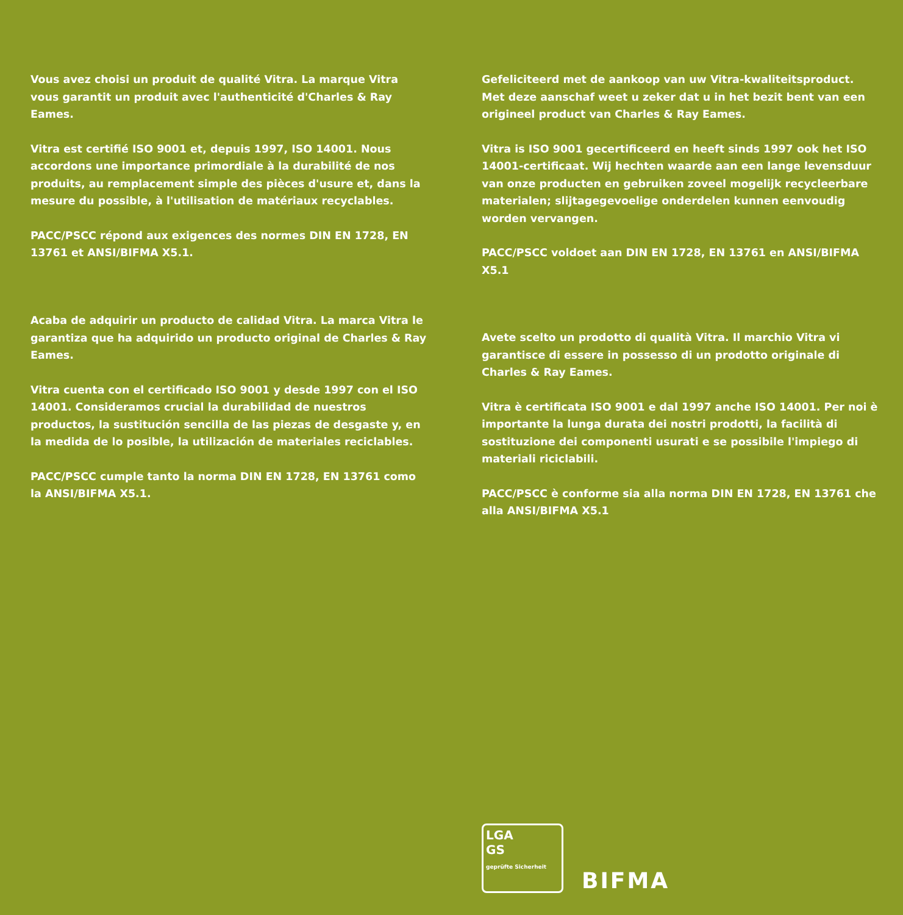Vous avez choisi un produit de qualité Vitra. La marque Vitra vous garantit un produit avec l'authenticité d'Charles & Ray Eames.
Vitra est certifié ISO 9001 et, depuis 1997, ISO 14001. Nous accordons une importance primordiale à la durabilité de nos produits, au remplacement simple des pièces d'usure et, dans la mesure du possible, à l'utilisation de matériaux recyclables.
PACC/PSCC répond aux exigences des normes DIN EN 1728, EN 13761 et ANSI/BIFMA X5.1.
Gefeliciteerd met de aankoop van uw Vitra-kwaliteitsproduct. Met deze aanschaf weet u zeker dat u in het bezit bent van een origineel product van Charles & Ray Eames.
Vitra is ISO 9001 gecertificeerd en heeft sinds 1997 ook het ISO 14001-certificaat. Wij hechten waarde aan een lange levensduur van onze producten en gebruiken zoveel mogelijk recycleerbare materialen; slijtagegevoelige onderdelen kunnen eenvoudig worden vervangen.
PACC/PSCC voldoet aan DIN EN 1728, EN 13761 en ANSI/BIFMA X5.1
Acaba de adquirir un producto de calidad Vitra. La marca Vitra le garantiza que ha adquirido un producto original de Charles & Ray Eames.
Vitra cuenta con el certificado ISO 9001 y desde 1997 con el ISO 14001. Consideramos crucial la durabilidad de nuestros productos, la sustitución sencilla de las piezas de desgaste y, en la medida de lo posible, la utilización de materiales reciclables.
PACC/PSCC cumple tanto la norma DIN EN 1728, EN 13761 como la ANSI/BIFMA X5.1.
Avete scelto un prodotto di qualità Vitra. Il marchio Vitra vi garantisce di essere in possesso di un prodotto originale di Charles & Ray Eames.
Vitra è certificata ISO 9001 e dal 1997 anche ISO 14001. Per noi è importante la lunga durata dei nostri prodotti, la facilità di sostituzione dei componenti usurati e se possibile l'impiego di materiali riciclabili.
PACC/PSCC è conforme sia alla norma DIN EN 1728, EN 13761 che alla ANSI/BIFMA X5.1
LGA
GS
geprüfte Sicherheit
BIFMA